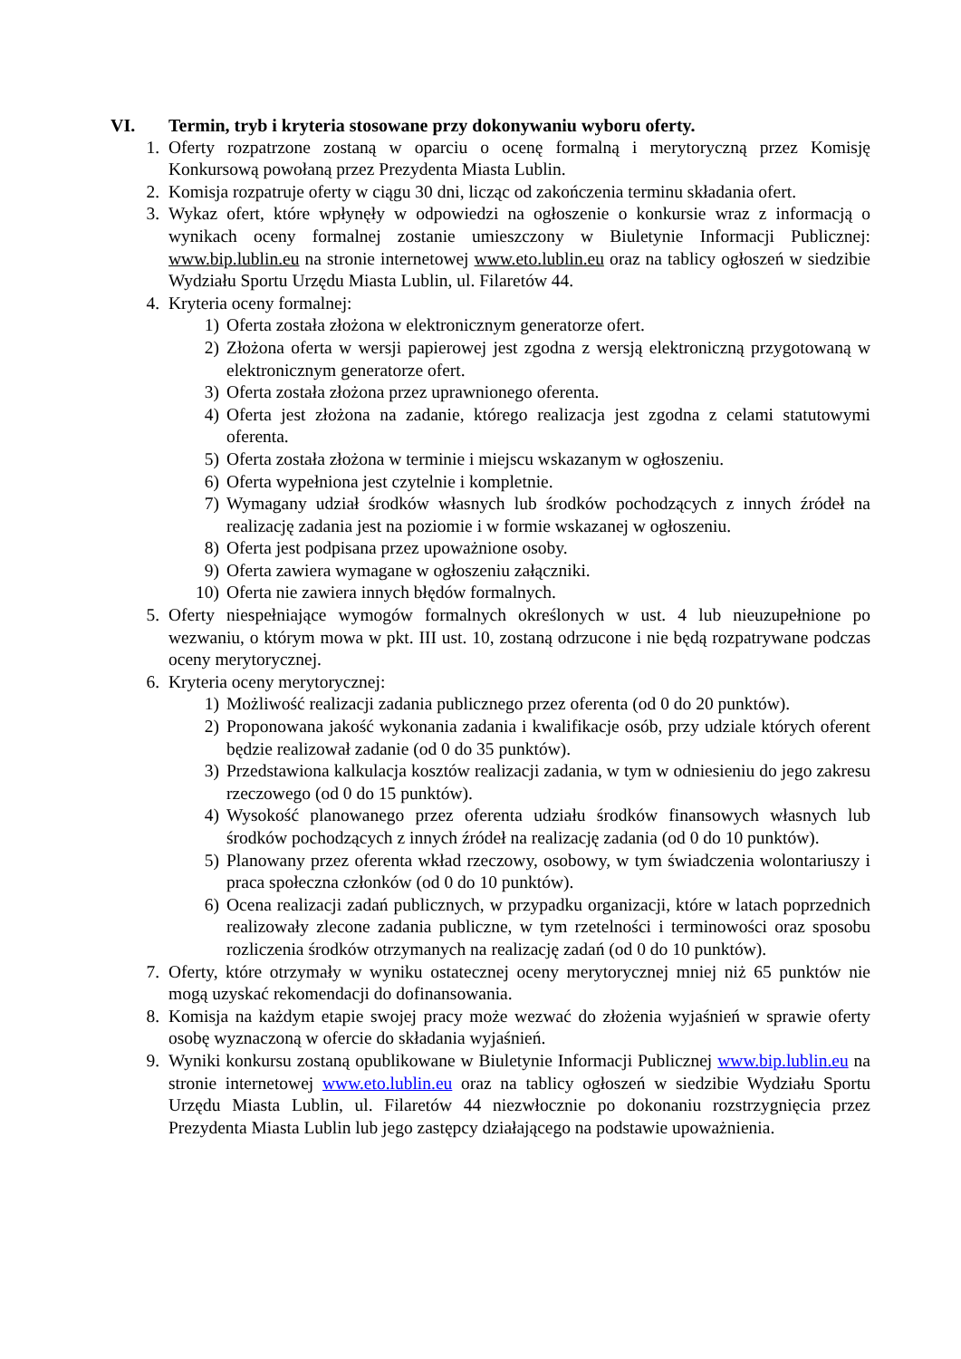VI. Termin, tryb i kryteria stosowane przy dokonywaniu wyboru oferty.
1. Oferty rozpatrzone zostaną w oparciu o ocenę formalną i merytoryczną przez Komisję Konkursową powołaną przez Prezydenta Miasta Lublin.
2. Komisja rozpatruje oferty w ciągu 30 dni, licząc od zakończenia terminu składania ofert.
3. Wykaz ofert, które wpłynęły w odpowiedzi na ogłoszenie o konkursie wraz z informacją o wynikach oceny formalnej zostanie umieszczony w Biuletynie Informacji Publicznej: www.bip.lublin.eu na stronie internetowej www.eto.lublin.eu oraz na tablicy ogłoszeń w siedzibie Wydziału Sportu Urzędu Miasta Lublin, ul. Filaretów 44.
4. Kryteria oceny formalnej:
1) Oferta została złożona w elektronicznym generatorze ofert.
2) Złożona oferta w wersji papierowej jest zgodna z wersją elektroniczną przygotowaną w elektronicznym generatorze ofert.
3) Oferta została złożona przez uprawnionego oferenta.
4) Oferta jest złożona na zadanie, którego realizacja jest zgodna z celami statutowymi oferenta.
5) Oferta została złożona w terminie i miejscu wskazanym w ogłoszeniu.
6) Oferta wypełniona jest czytelnie i kompletnie.
7) Wymagany udział środków własnych lub środków pochodzących z innych źródeł na realizację zadania jest na poziomie i w formie wskazanej w ogłoszeniu.
8) Oferta jest podpisana przez upoważnione osoby.
9) Oferta zawiera wymagane w ogłoszeniu załączniki.
10) Oferta nie zawiera innych błędów formalnych.
5. Oferty niespełniające wymogów formalnych określonych w ust. 4 lub nieuzupełnione po wezwaniu, o którym mowa w pkt. III ust. 10, zostaną odrzucone i nie będą rozpatrywane podczas oceny merytorycznej.
6. Kryteria oceny merytorycznej:
1) Możliwość realizacji zadania publicznego przez oferenta (od 0 do 20 punktów).
2) Proponowana jakość wykonania zadania i kwalifikacje osób, przy udziale których oferent będzie realizował zadanie (od 0 do 35 punktów).
3) Przedstawiona kalkulacja kosztów realizacji zadania, w tym w odniesieniu do jego zakresu rzeczowego (od 0 do 15 punktów).
4) Wysokość planowanego przez oferenta udziału środków finansowych własnych lub środków pochodzących z innych źródeł na realizację zadania (od 0 do 10 punktów).
5) Planowany przez oferenta wkład rzeczowy, osobowy, w tym świadczenia wolontariuszy i praca społeczna członków (od 0 do 10 punktów).
6) Ocena realizacji zadań publicznych, w przypadku organizacji, które w latach poprzednich realizowały zlecone zadania publiczne, w tym rzetelności i terminowości oraz sposobu rozliczenia środków otrzymanych na realizację zadań (od 0 do 10 punktów).
7. Oferty, które otrzymały w wyniku ostatecznej oceny merytorycznej mniej niż 65 punktów nie mogą uzyskać rekomendacji do dofinansowania.
8. Komisja na każdym etapie swojej pracy może wezwać do złożenia wyjaśnień w sprawie oferty osobę wyznaczoną w ofercie do składania wyjaśnień.
9. Wyniki konkursu zostaną opublikowane w Biuletynie Informacji Publicznej www.bip.lublin.eu na stronie internetowej www.eto.lublin.eu oraz na tablicy ogłoszeń w siedzibie Wydziału Sportu Urzędu Miasta Lublin, ul. Filaretów 44 niezwłocznie po dokonaniu rozstrzygnięcia przez Prezydenta Miasta Lublin lub jego zastępcy działającego na podstawie upoważnienia.